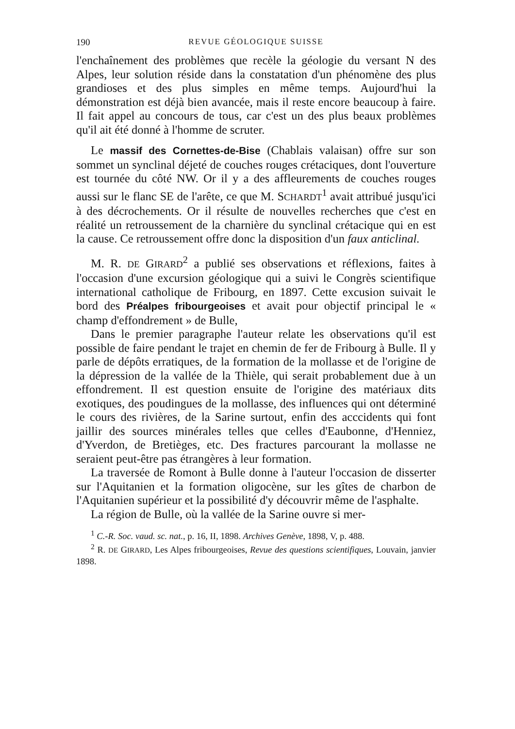190 REVUE GÉOLOGIQUE SUISSE
l'enchaînement des problèmes que recèle la géologie du versant N des Alpes, leur solution réside dans la constatation d'un phénomène des plus grandioses et des plus simples en même temps. Aujourd'hui la démonstration est déjà bien avancée, mais il reste encore beaucoup à faire. Il fait appel au concours de tous, car c'est un des plus beaux problèmes qu'il ait été donné à l'homme de scruter.
Le massif des Cornettes-de-Bise (Chablais valaisan) offre sur son sommet un synclinal déjeté de couches rouges crétaciques, dont l'ouverture est tournée du côté NW. Or il y a des affleurements de couches rouges aussi sur le flanc SE de l'arête, ce que M. SCHARDT<sup>1</sup> avait attribué jusqu'ici à des décrochements. Or il résulte de nouvelles recherches que c'est en réalité un retroussement de la charnière du synclinal crétacique qui en est la cause. Ce retroussement offre donc la disposition d'un faux anticlinal.
M. R. DE GIRARD<sup>2</sup> a publié ses observations et réflexions, faites à l'occasion d'une excursion géologique qui a suivi le Congrès scientifique international catholique de Fribourg, en 1897. Cette excusion suivait le bord des Préalpes fribourgeoises et avait pour objectif principal le « champ d'effondrement » de Bulle,
Dans le premier paragraphe l'auteur relate les observations qu'il est possible de faire pendant le trajet en chemin de fer de Fribourg à Bulle. Il y parle de dépôts erratiques, de la formation de la mollasse et de l'origine de la dépression de la vallée de la Thièle, qui serait probablement due à un effondrement. Il est question ensuite de l'origine des matériaux dits exotiques, des poudingues de la mollasse, des influences qui ont déterminé le cours des rivières, de la Sarine surtout, enfin des acccidents qui font jaillir des sources minérales telles que celles d'Eaubonne, d'Henniez, d'Yverdon, de Bretièges, etc. Des fractures parcourant la mollasse ne seraient peut-être pas étrangères à leur formation.
La traversée de Romont à Bulle donne à l'auteur l'occasion de disserter sur l'Aquitanien et la formation oligocène, sur les gîtes de charbon de l'Aquitanien supérieur et la possibilité d'y découvrir même de l'asphalte.
La région de Bulle, où la vallée de la Sarine ouvre si mer-
<sup>1</sup> C.-R. Soc. vaud. sc. nat., p. 16, II, 1898. Archives Genève, 1898, V, p. 488.
<sup>2</sup> R. DE GIRARD, Les Alpes fribourgeoises, Revue des questions scientifiques, Louvain, janvier 1898.